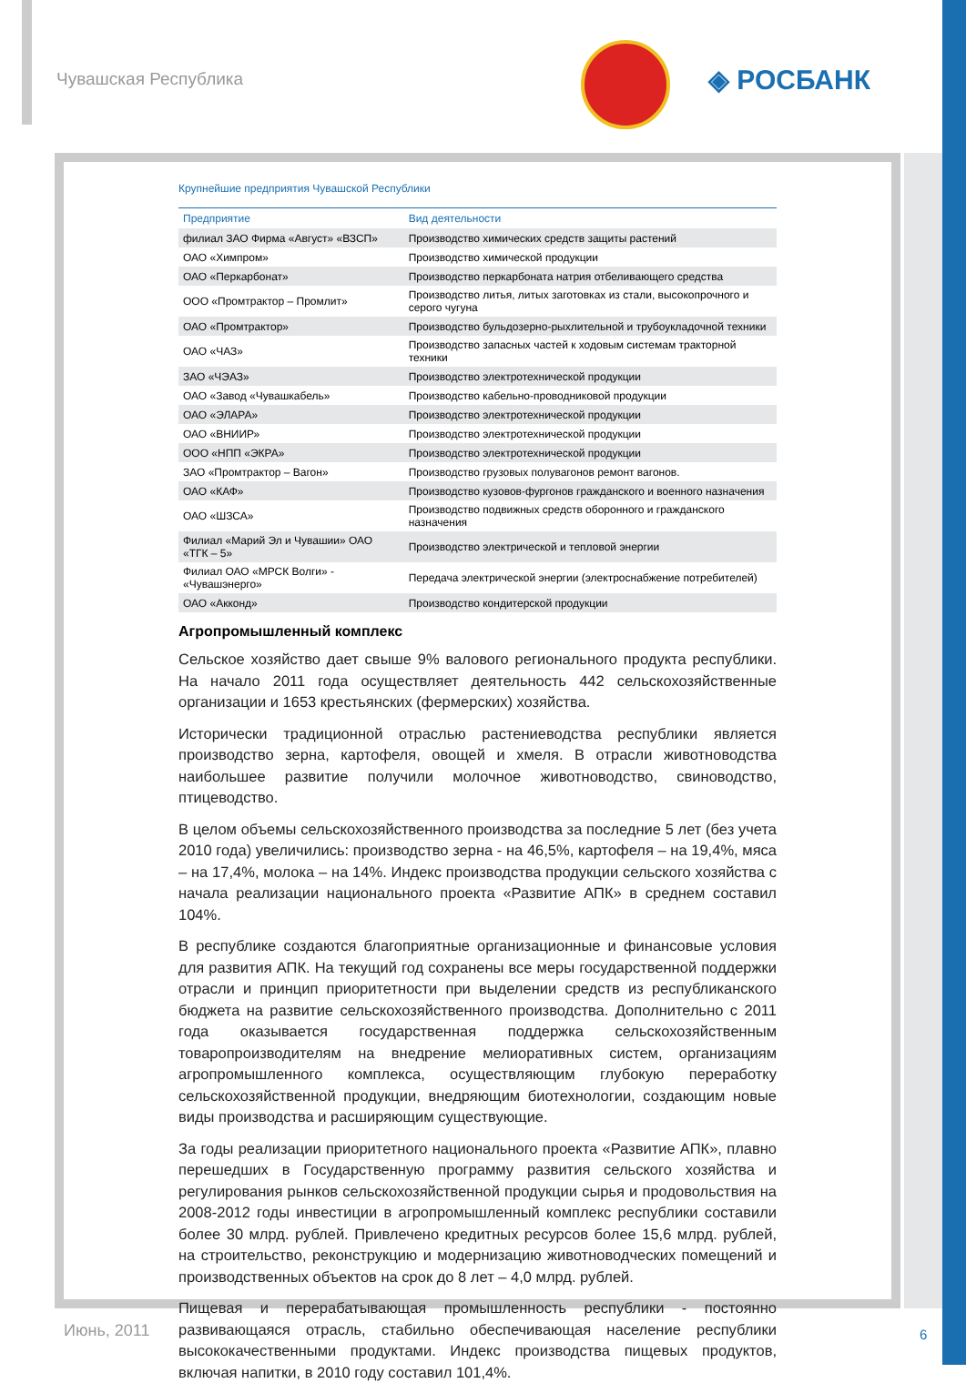Чувашская Республика ◈ РОСБАНК
Крупнейшие предприятия Чувашской Республики
| Предприятие | Вид деятельности |
| --- | --- |
| филиал ЗАО Фирма «Август» «ВЗСП» | Производство химических средств защиты растений |
| ОАО «Химпром» | Производство химической продукции |
| ОАО «Перкарбонат» | Производство перкарбоната натрия отбеливающего средства |
| ООО «Промтрактор – Промлит» | Производство литья, литых заготовках из стали, высокопрочного и серого чугуна |
| ОАО «Промтрактор» | Производство бульдозерно-рыхлительной и трубоукладочной техники |
| ОАО «ЧАЗ» | Производство запасных частей к ходовым системам тракторной техники |
| ЗАО «ЧЭАЗ» | Производство электротехнической продукции |
| ОАО «Завод «Чувашкабель» | Производство кабельно-проводниковой продукции |
| ОАО «ЭЛАРА» | Производство электротехнической продукции |
| ОАО «ВНИИР» | Производство электротехнической продукции |
| ООО «НПП «ЭКРА» | Производство электротехнической продукции |
| ЗАО «Промтрактор – Вагон» | Производство грузовых полувагонов ремонт вагонов. |
| ОАО «КАФ» | Производство кузовов-фургонов гражданского и военного назначения |
| ОАО «ШЗСА» | Производство подвижных средств оборонного и гражданского назначения |
| Филиал «Марий Эл и Чувашии» ОАО «ТГК – 5» | Производство электрической и тепловой энергии |
| Филиал ОАО «МРСК Волги» - «Чувашэнерго» | Передача электрической энергии (электроснабжение потребителей) |
| ОАО «Акконд» | Производство кондитерской продукции |
Агропромышленный комплекс
Сельское хозяйство дает свыше 9% валового регионального продукта республики. На начало 2011 года осуществляет деятельность 442 сельскохозяйственные организации и 1653 крестьянских (фермерских) хозяйства.
Исторически традиционной отраслью растениеводства республики является производство зерна, картофеля, овощей и хмеля. В отрасли животноводства наибольшее развитие получили молочное животноводство, свиноводство, птицеводство.
В целом объемы сельскохозяйственного производства за последние 5 лет (без учета 2010 года) увеличились: производство зерна - на 46,5%, картофеля – на 19,4%, мяса – на 17,4%, молока – на 14%. Индекс производства продукции сельского хозяйства с начала реализации национального проекта «Развитие АПК» в среднем составил 104%.
В республике создаются благоприятные организационные и финансовые условия для развития АПК. На текущий год сохранены все меры государственной поддержки отрасли и принцип приоритетности при выделении средств из республиканского бюджета на развитие сельскохозяйственного производства. Дополнительно с 2011 года оказывается государственная поддержка сельскохозяйственным товаропроизводителям на внедрение мелиоративных систем, организациям агропромышленного комплекса, осуществляющим глубокую переработку сельскохозяйственной продукции, внедряющим биотехнологии, создающим новые виды производства и расширяющим существующие.
За годы реализации приоритетного национального проекта «Развитие АПК», плавно перешедших в Государственную программу развития сельского хозяйства и регулирования рынков сельскохозяйственной продукции сырья и продовольствия на 2008-2012 годы инвестиции в агропромышленный комплекс республики составили более 30 млрд. рублей. Привлечено кредитных ресурсов более 15,6 млрд. рублей, на строительство, реконструкцию и модернизацию животноводческих помещений и производственных объектов на срок до 8 лет – 4,0 млрд. рублей.
Пищевая и перерабатывающая промышленность республики - постоянно развивающаяся отрасль, стабильно обеспечивающая население республики высококачественными продуктами. Индекс производства пищевых продуктов, включая напитки, в 2010 году составил 101,4%.
Июнь, 2011 6